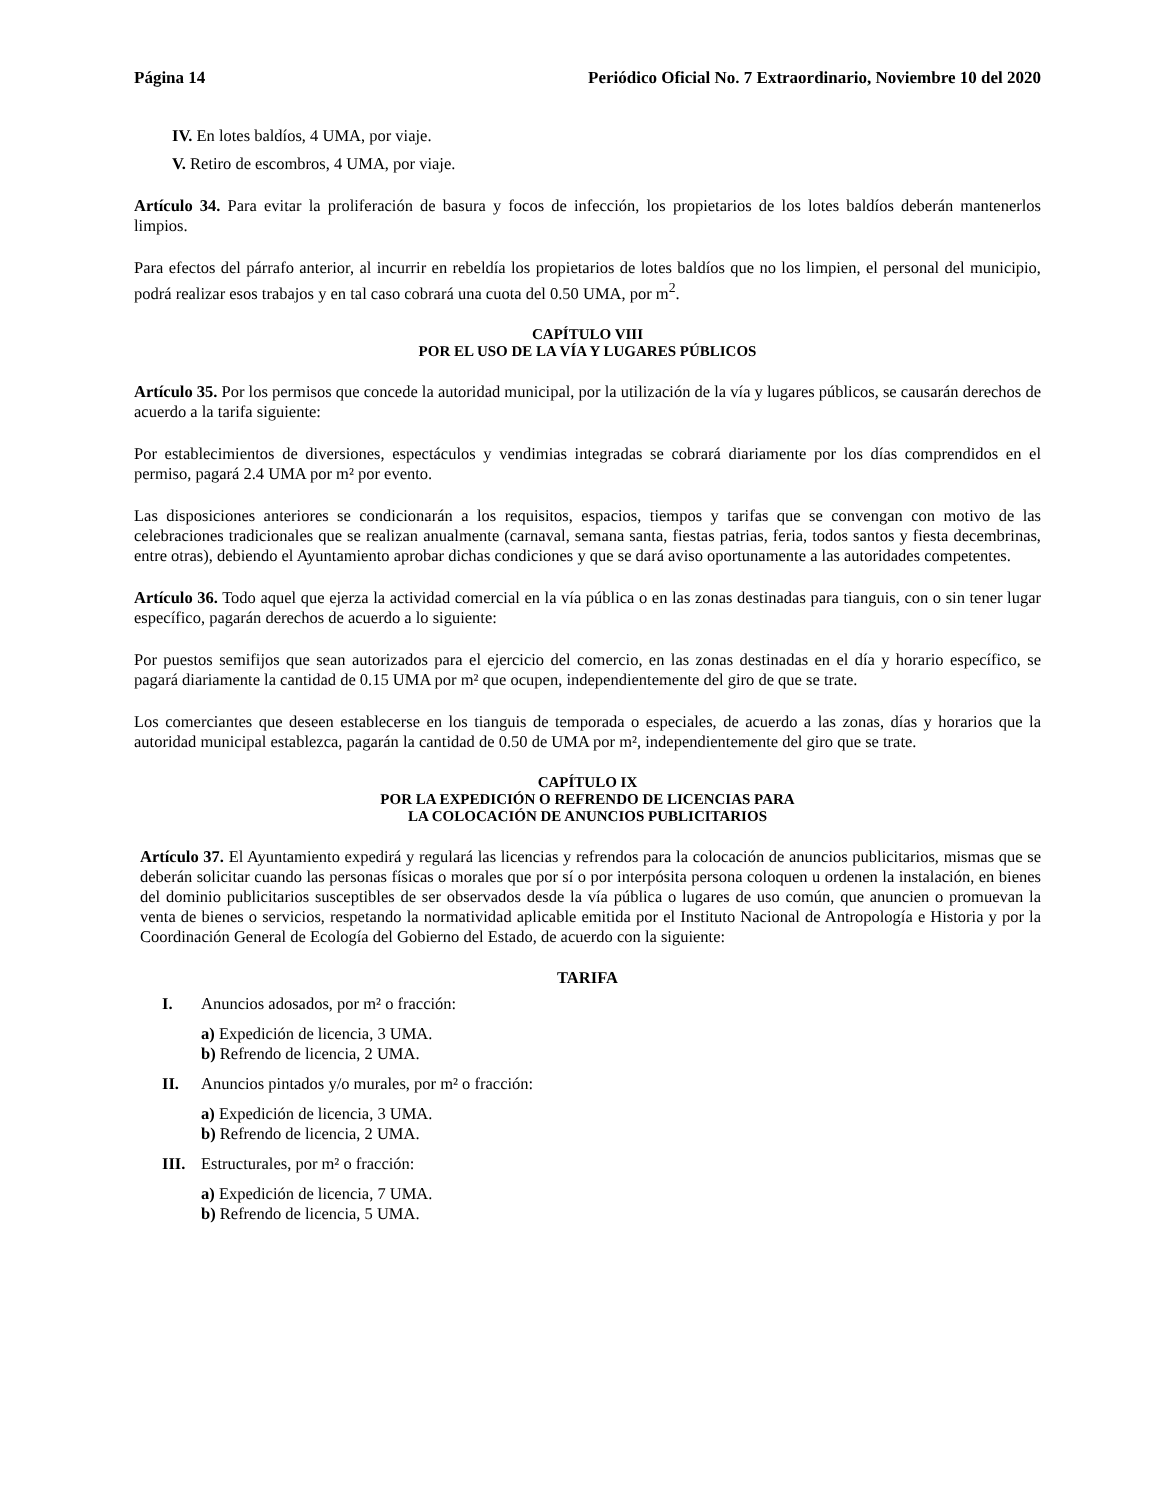Página 14 Periódico Oficial No. 7 Extraordinario, Noviembre 10 del 2020
IV. En lotes baldíos, 4 UMA, por viaje.
V. Retiro de escombros, 4 UMA, por viaje.
Artículo 34. Para evitar la proliferación de basura y focos de infección, los propietarios de los lotes baldíos deberán mantenerlos limpios.
Para efectos del párrafo anterior, al incurrir en rebeldía los propietarios de lotes baldíos que no los limpien, el personal del municipio, podrá realizar esos trabajos y en tal caso cobrará una cuota del 0.50 UMA, por m<sup>2</sup>.
CAPÍTULO VIII
POR EL USO DE LA VÍA Y LUGARES PÚBLICOS
Artículo 35. Por los permisos que concede la autoridad municipal, por la utilización de la vía y lugares públicos, se causarán derechos de acuerdo a la tarifa siguiente:
Por establecimientos de diversiones, espectáculos y vendimias integradas se cobrará diariamente por los días comprendidos en el permiso, pagará 2.4 UMA por m² por evento.
Las disposiciones anteriores se condicionarán a los requisitos, espacios, tiempos y tarifas que se convengan con motivo de las celebraciones tradicionales que se realizan anualmente (carnaval, semana santa, fiestas patrias, feria, todos santos y fiesta decembrinas, entre otras), debiendo el Ayuntamiento aprobar dichas condiciones y que se dará aviso oportunamente a las autoridades competentes.
Artículo 36. Todo aquel que ejerza la actividad comercial en la vía pública o en las zonas destinadas para tianguis, con o sin tener lugar específico, pagarán derechos de acuerdo a lo siguiente:
Por puestos semifijos que sean autorizados para el ejercicio del comercio, en las zonas destinadas en el día y horario específico, se pagará diariamente la cantidad de 0.15 UMA por m² que ocupen, independientemente del giro de que se trate.
Los comerciantes que deseen establecerse en los tianguis de temporada o especiales, de acuerdo a las zonas, días y horarios que la autoridad municipal establezca, pagarán la cantidad de 0.50 de UMA por m², independientemente del giro que se trate.
CAPÍTULO IX
POR LA EXPEDICIÓN O REFRENDO DE LICENCIAS PARA
LA COLOCACIÓN DE ANUNCIOS PUBLICITARIOS
Artículo 37. El Ayuntamiento expedirá y regulará las licencias y refrendos para la colocación de anuncios publicitarios, mismas que se deberán solicitar cuando las personas físicas o morales que por sí o por interpósita persona coloquen u ordenen la instalación, en bienes del dominio publicitarios susceptibles de ser observados desde la vía pública o lugares de uso común, que anuncien o promuevan la venta de bienes o servicios, respetando la normatividad aplicable emitida por el Instituto Nacional de Antropología e Historia y por la Coordinación General de Ecología del Gobierno del Estado, de acuerdo con la siguiente:
TARIFA
I. Anuncios adosados, por m² o fracción:
a) Expedición de licencia, 3 UMA.
b) Refrendo de licencia, 2 UMA.
II. Anuncios pintados y/o murales, por m² o fracción:
a) Expedición de licencia, 3 UMA.
b) Refrendo de licencia, 2 UMA.
III. Estructurales, por m² o fracción:
a) Expedición de licencia, 7 UMA.
b) Refrendo de licencia, 5 UMA.